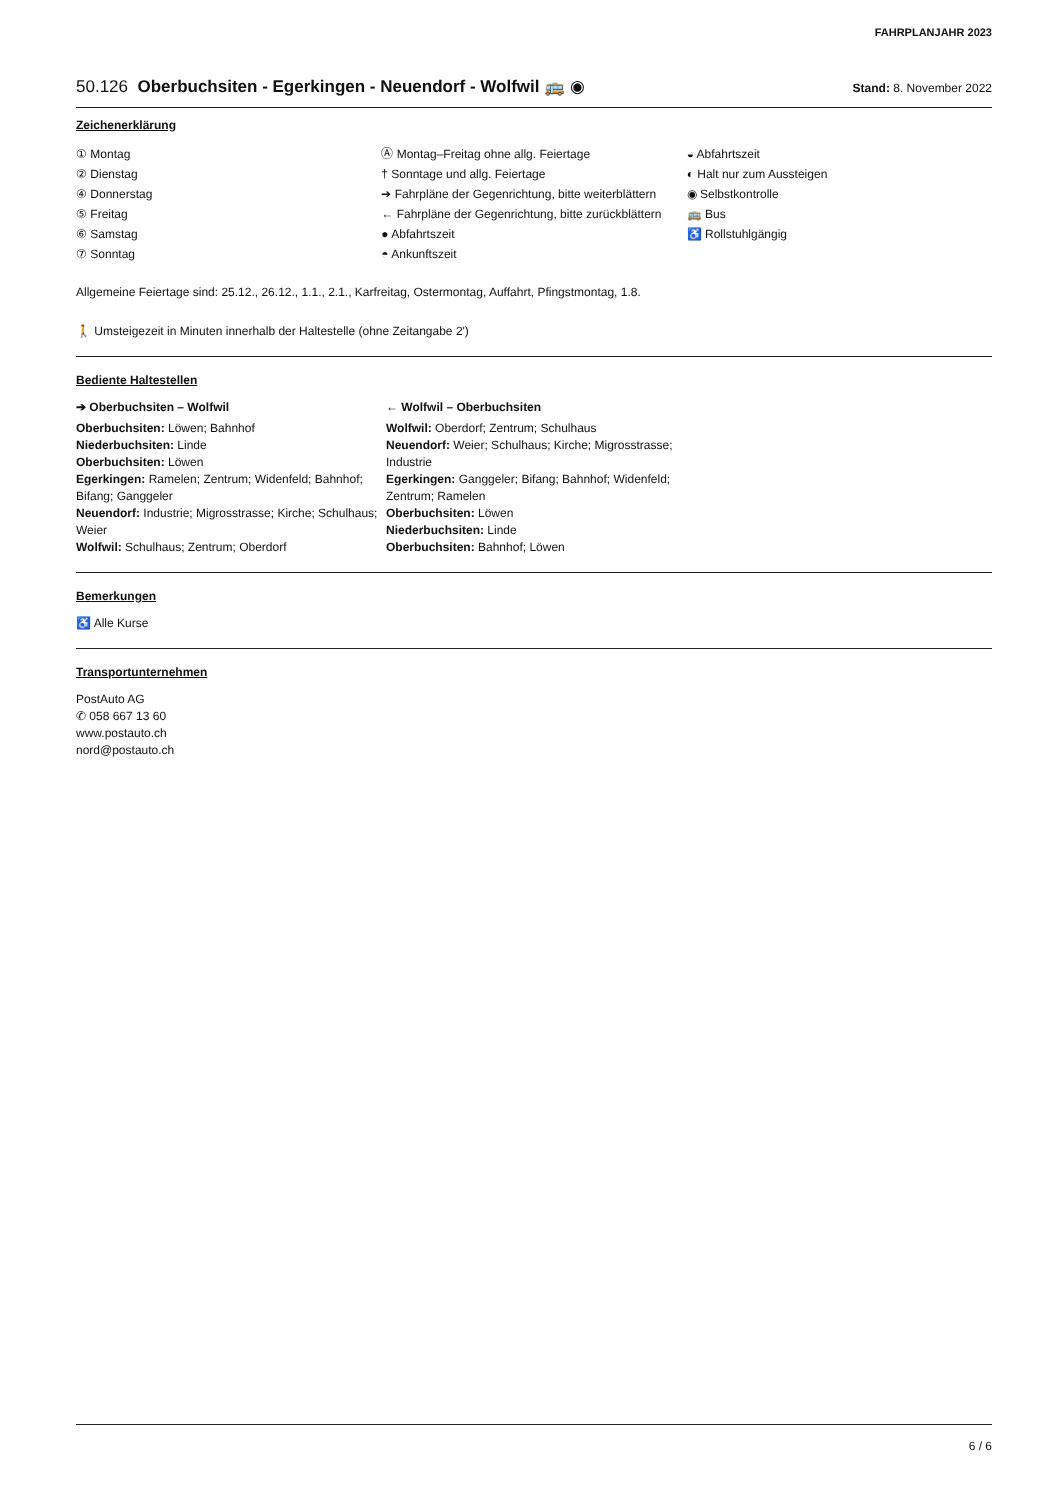FAHRPLANJAHR 2023
50.126 Oberbuchsiten - Egerkingen - Neuendorf - Wolfwil 🚌 ◉ Stand: 8. November 2022
Zeichenerklärung
① Montag
② Dienstag
④ Donnerstag
⑤ Freitag
⑥ Samstag
⑦ Sonntag
Ⓐ Montag–Freitag ohne allg. Feiertage
† Sonntage und allg. Feiertage
➔ Fahrpläne der Gegenrichtung, bitte weiterblättern
← Fahrpläne der Gegenrichtung, bitte zurückblättern
● Abfahrtszeit
◓ Ankunftszeit
◒ Abfahrtszeit
◐ Halt nur zum Aussteigen
◉ Selbstkontrolle
🚌 Bus
♿ Rollstuhlgängig
Allgemeine Feiertage sind: 25.12., 26.12., 1.1., 2.1., Karfreitag, Ostermontag, Auffahrt, Pfingstmontag, 1.8.
🚶 Umsteigezeit in Minuten innerhalb der Haltestelle (ohne Zeitangabe 2')
Bediente Haltestellen
➔ Oberbuchsiten – Wolfwil
Oberbuchsiten: Löwen; Bahnhof
Niederbuchsiten: Linde
Oberbuchsiten: Löwen
Egerkingen: Ramelen; Zentrum; Widenfeld; Bahnhof; Bifang; Ganggeler
Neuendorf: Industrie; Migrosstrasse; Kirche; Schulhaus; Weier
Wolfwil: Schulhaus; Zentrum; Oberdorf
← Wolfwil – Oberbuchsiten
Wolfwil: Oberdorf; Zentrum; Schulhaus
Neuendorf: Weier; Schulhaus; Kirche; Migrosstrasse; Industrie
Egerkingen: Ganggeler; Bifang; Bahnhof; Widenfeld; Zentrum; Ramelen
Oberbuchsiten: Löwen
Niederbuchsiten: Linde
Oberbuchsiten: Bahnhof; Löwen
Bemerkungen
♿ Alle Kurse
Transportunternehmen
PostAuto AG
✆ 058 667 13 60
www.postauto.ch
nord@postauto.ch
6 / 6